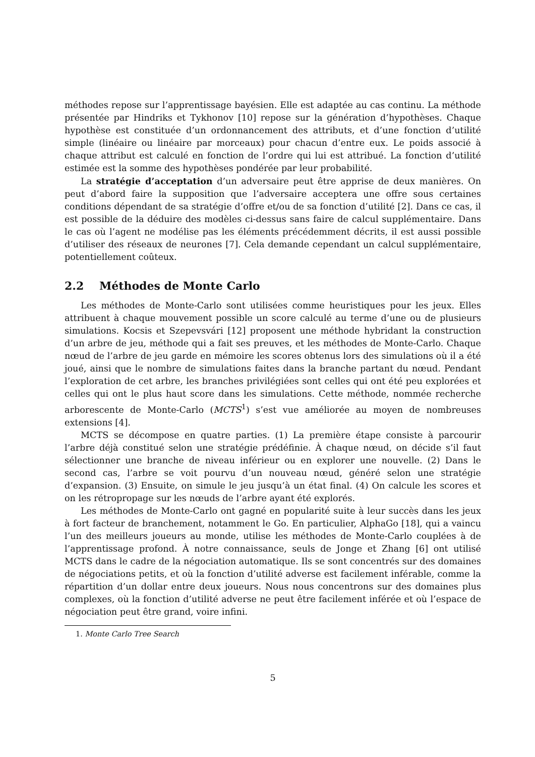méthodes repose sur l’apprentissage bayésien. Elle est adaptée au cas continu. La méthode présentée par Hindriks et Tykhonov [10] repose sur la génération d’hypothèses. Chaque hypothèse est constituée d’un ordonnancement des attributs, et d’une fonction d’utilité simple (linéaire ou linéaire par morceaux) pour chacun d’entre eux. Le poids associé à chaque attribut est calculé en fonction de l’ordre qui lui est attribué. La fonction d’utilité estimée est la somme des hypothèses pondérée par leur probabilité.
La stratégie d’acceptation d’un adversaire peut être apprise de deux manières. On peut d’abord faire la supposition que l’adversaire acceptera une offre sous certaines conditions dépendant de sa stratégie d’offre et/ou de sa fonction d’utilité [2]. Dans ce cas, il est possible de la déduire des modèles ci-dessus sans faire de calcul supplémentaire. Dans le cas où l’agent ne modélise pas les éléments précédemment décrits, il est aussi possible d’utiliser des réseaux de neurones [7]. Cela demande cependant un calcul supplémentaire, potentiellement coûteux.
2.2 Méthodes de Monte Carlo
Les méthodes de Monte-Carlo sont utilisées comme heuristiques pour les jeux. Elles attribuent à chaque mouvement possible un score calculé au terme d’une ou de plusieurs simulations. Kocsis et Szepevsvári [12] proposent une méthode hybridant la construction d’un arbre de jeu, méthode qui a fait ses preuves, et les méthodes de Monte-Carlo. Chaque nœud de l’arbre de jeu garde en mémoire les scores obtenus lors des simulations où il a été joué, ainsi que le nombre de simulations faites dans la branche partant du nœud. Pendant l’exploration de cet arbre, les branches privilégiées sont celles qui ont été peu explorées et celles qui ont le plus haut score dans les simulations. Cette méthode, nommée recherche arborescente de Monte-Carlo (MCTS<sup>1</sup>) s’est vue améliorée au moyen de nombreuses extensions [4].
MCTS se décompose en quatre parties. (1) La première étape consiste à parcourir l’arbre déjà constitué selon une stratégie prédéfinie. À chaque nœud, on décide s’il faut sélectionner une branche de niveau inférieur ou en explorer une nouvelle. (2) Dans le second cas, l’arbre se voit pourvu d’un nouveau nœud, généré selon une stratégie d’expansion. (3) Ensuite, on simule le jeu jusqu’à un état final. (4) On calcule les scores et on les rétropropage sur les nœuds de l’arbre ayant été explorés.
Les méthodes de Monte-Carlo ont gagné en popularité suite à leur succès dans les jeux à fort facteur de branchement, notamment le Go. En particulier, AlphaGo [18], qui a vaincu l’un des meilleurs joueurs au monde, utilise les méthodes de Monte-Carlo couplées à de l’apprentissage profond. À notre connaissance, seuls de Jonge et Zhang [6] ont utilisé MCTS dans le cadre de la négociation automatique. Ils se sont concentrés sur des domaines de négociations petits, et où la fonction d’utilité adverse est facilement inférable, comme la répartition d’un dollar entre deux joueurs. Nous nous concentrons sur des domaines plus complexes, où la fonction d’utilité adverse ne peut être facilement inférée et où l’espace de négociation peut être grand, voire infini.
1. Monte Carlo Tree Search
5